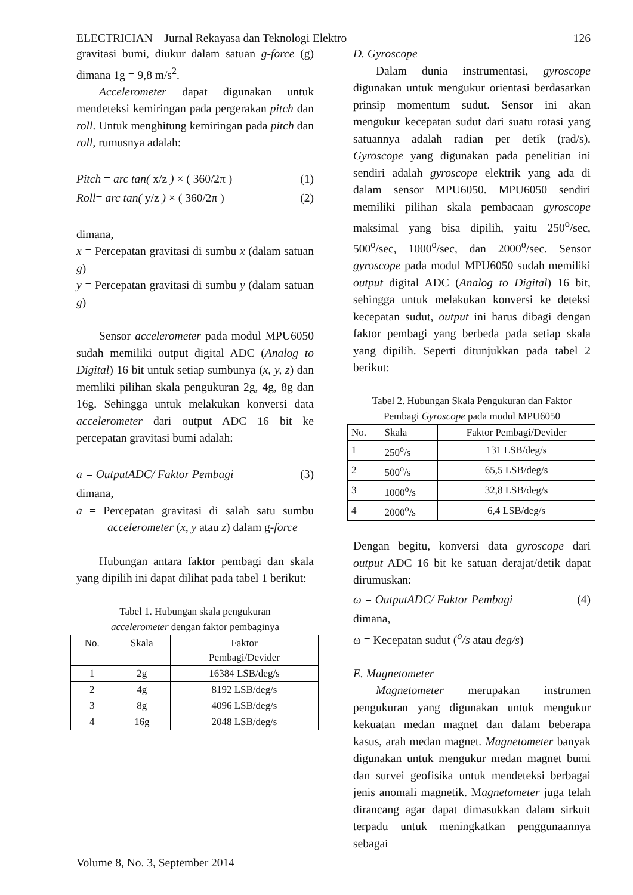ELECTRICIAN – Jurnal Rekayasa dan Teknologi Elektro 126
gravitasi bumi, diukur dalam satuan g-force (g) dimana 1g = 9,8 m/s<sup>2</sup>.
Accelerometer dapat digunakan untuk mendeteksi kemiringan pada pergerakan pitch dan roll. Untuk menghitung kemiringan pada pitch dan roll, rumusnya adalah:
Pitch = arc tan( x/z ) × ( 360/2π ) (1)
Roll= arc tan( y/z ) × ( 360/2π ) (2)
dimana,
x = Percepatan gravitasi di sumbu x (dalam satuan g)
y = Percepatan gravitasi di sumbu y (dalam satuan g)
Sensor accelerometer pada modul MPU6050 sudah memiliki output digital ADC (Analog to Digital) 16 bit untuk setiap sumbunya (x, y, z) dan memliki pilihan skala pengukuran 2g, 4g, 8g dan 16g. Sehingga untuk melakukan konversi data accelerometer dari output ADC 16 bit ke percepatan gravitasi bumi adalah:
a = OutputADC/ Faktor Pembagi (3)
dimana,
a = Percepatan gravitasi di salah satu sumbu accelerometer (x, y atau z) dalam g-force
Hubungan antara faktor pembagi dan skala yang dipilih ini dapat dilihat pada tabel 1 berikut:
Tabel 1. Hubungan skala pengukuran
accelerometer dengan faktor pembaginya
| No. | Skala | Faktor Pembagi/Devider |
| --- | --- | --- |
| 1 | 2g | 16384 LSB/deg/s |
| 2 | 4g | 8192 LSB/deg/s |
| 3 | 8g | 4096 LSB/deg/s |
| 4 | 16g | 2048 LSB/deg/s |
D. Gyroscope
Dalam dunia instrumentasi, gyroscope digunakan untuk mengukur orientasi berdasarkan prinsip momentum sudut. Sensor ini akan mengukur kecepatan sudut dari suatu rotasi yang satuannya adalah radian per detik (rad/s). Gyroscope yang digunakan pada penelitian ini sendiri adalah gyroscope elektrik yang ada di dalam sensor MPU6050. MPU6050 sendiri memiliki pilihan skala pembacaan gyroscope maksimal yang bisa dipilih, yaitu 250<sup>o</sup>/sec, 500<sup>o</sup>/sec, 1000<sup>o</sup>/sec, dan 2000<sup>o</sup>/sec. Sensor gyroscope pada modul MPU6050 sudah memiliki output digital ADC (Analog to Digital) 16 bit, sehingga untuk melakukan konversi ke deteksi kecepatan sudut, output ini harus dibagi dengan faktor pembagi yang berbeda pada setiap skala yang dipilih. Seperti ditunjukkan pada tabel 2 berikut:
Tabel 2. Hubungan Skala Pengukuran dan Faktor
Pembagi Gyroscope pada modul MPU6050
| No. | Skala | Faktor Pembagi/Devider |
| --- | --- | --- |
| 1 | 250<sup>o</sup>/s | 131 LSB/deg/s |
| 2 | 500<sup>o</sup>/s | 65,5 LSB/deg/s |
| 3 | 1000<sup>o</sup>/s | 32,8 LSB/deg/s |
| 4 | 2000<sup>o</sup>/s | 6,4 LSB/deg/s |
Dengan begitu, konversi data gyroscope dari output ADC 16 bit ke satuan derajat/detik dapat dirumuskan:
ω = OutputADC/ Faktor Pembagi (4)
dimana,
ω = Kecepatan sudut (<sup>o</sup>/s atau deg/s)
E. Magnetometer
Magnetometer merupakan instrumen pengukuran yang digunakan untuk mengukur kekuatan medan magnet dan dalam beberapa kasus, arah medan magnet. Magnetometer banyak digunakan untuk mengukur medan magnet bumi dan survei geofisika untuk mendeteksi berbagai jenis anomali magnetik. Magnetometer juga telah dirancang agar dapat dimasukkan dalam sirkuit terpadu untuk meningkatkan penggunaannya sebagai
Volume 8, No. 3, September 2014